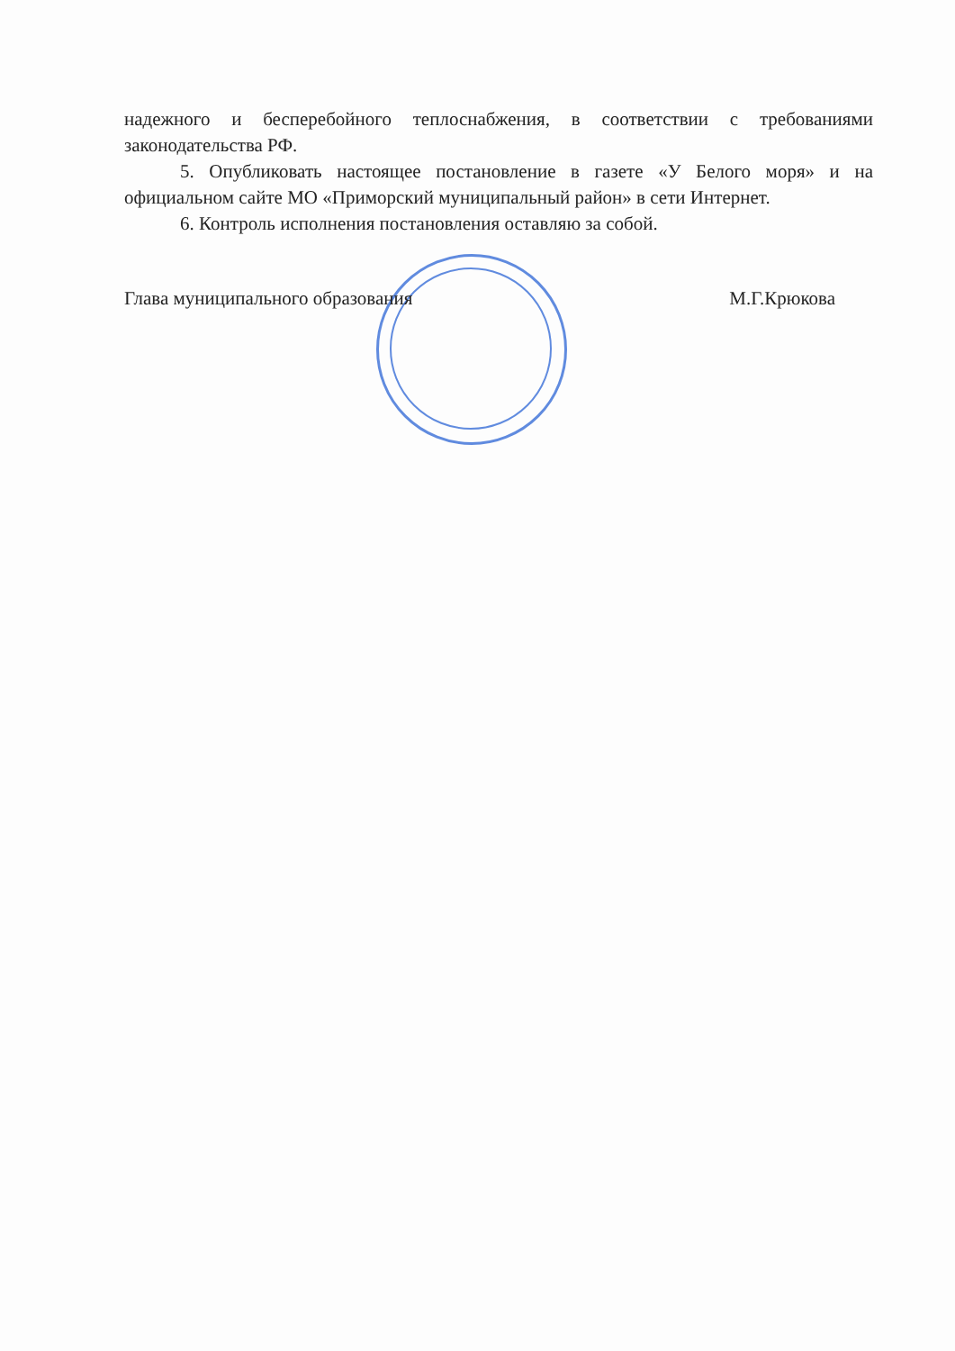надежного и бесперебойного теплоснабжения, в соответствии с требованиями законодательства РФ.
5. Опубликовать настоящее постановление в газете «У Белого моря» и на официальном сайте МО «Приморский муниципальный район» в сети Интернет.
6. Контроль исполнения постановления оставляю за собой.
Глава муниципального образования М.Г.Крюкова